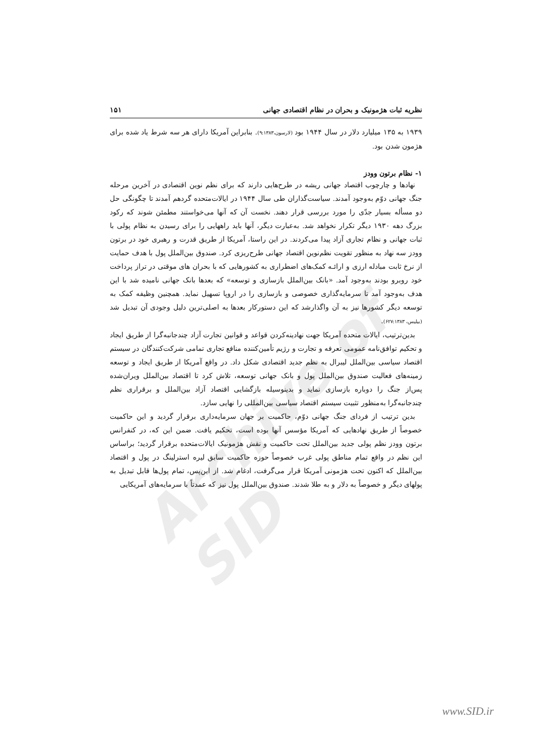Archive of SID
نظریه ثبات هژمونیک و بحران در نظام اقتصادی جهانی ۱۵۱
۱۹۳۹ به ۱۳۵ میلیارد دلار در سال ۱۹۴۴ بود (لارسون،۹:۱۳۸۳). بنابراین آمریکا دارای هر سه شرط یاد شده برای هژمون شدن بود.
۱- نظام برتون وودز
نهادها و چارچوب اقتصاد جهانی ریشه در طرح‌هایی دارند که برای نظم نوین اقتصادی در آخرین مرحله جنگ جهانی دوّم به‌وجود آمدند. سیاست‌گذاران طی سال ۱۹۴۴ در ایالات‌متحده گردهم آمدند تا چگونگی حل دو مسأله بسیار جدّی را مورد بررسی قرار دهند. نخست آن که آنها می‌خواستند مطمئن شوند که رکود بزرگ دهه ۱۹۳۰ دیگر تکرار نخواهد شد. به‌عبارت دیگر، آنها باید راههایی را برای رسیدن به نظام پولی با ثبات جهانی و نظام تجاری آزاد پیدا می‌کردند. در این راستا، آمریکا از طریق قدرت و رهبری خود در برتون وودز سه نهاد به منظور تقویت نظم‌نوین اقتصاد جهانی طرح‌ریزی کرد. صندوق بین‌الملل پول با هدف حمایت از نرخ ثابت مبادله ارزی و ارائـه کمک‌های اضطراری به کشورهایی که با بحران های موقتی در تراز پرداخت خود روبرو بودند به‌وجود آمد. «بانک بین‌الملل بازسازی و توسعه» که بعدها بانک جهانی نامیده شد با این هدف به‌وجود آمد تا سرمایه‌گذاری خصوصی و بازسازی را در اروپا تسهیل نماید. همچنین وظیفه کمک به توسعه دیگر کشورها نیز به آن واگذارشد که این دستورکار بعدها به اصلی‌ترین دلیل وجودی آن تبدیل شد (بیلیس، ۶۲۷:۱۳۸۳).
بدین‌ترتیب، ایالات متحده آمریکا جهت نهادینه‌کردن قواعد و قوانین تجارت آزاد چندجانبه‌گرا از طریق ایجاد و تحکیم توافق‌نامه عمومی تعرفه و تجارت و رژیم تأمین‌کننده منافع تجاری تمامی شرکت‌کنندگان در سیستم اقتصاد سیاسی بین‌الملل لیبرال به نظم جدید اقتصادی شکل داد. در واقع آمریکا از طریق ایجاد و توسعه زمینه‌های فعالیت صندوق بین‌الملل پول و بانک جهانی توسعه، تلاش کرد تا اقتصاد بین‌الملل ویران‌شده پس‌از جنگ را دوباره بازسازی نماید و بدینوسیله بازگشایی اقتصاد آزاد بین‌الملل و برقراری نظم چندجانبه‌گرا به‌منظور تثبیت سیستم اقتصاد سیاسی بین‌المللی را نهایی سازد.
بدین ترتیب از فردای جنگ جهانی دوّم، حاکمیت بر جهان سرمایه‌داری برقرار گردید و این حاکمیت خصوصاً از طریق نهادهایی که آمریکا مؤسس آنها بوده است، تحکیم یافت. ضمن این که، در کنفرانس برتون وودز نظم پولی جدید بین‌الملل تحت حاکمیت و نقش هژمونیک ایالات‌متحده برقرار گردید؛ براساس این نظم در واقع تمام مناطق پولی غرب خصوصاً حوزه حاکمیت سابق لیره استرلینگ در پول و اقتصاد بین‌الملل که اکنون تحت هژمونی آمریکا قرار می‌گرفت، ادغام شد. از این‌پس، تمام پول‌ها قابل تبدیل به پولهای دیگر و خصوصاً به دلار و به طلا شدند. صندوق بین‌الملل پول نیز که عمدتاً با سرمایه‌های آمریکایی
www.SID.ir